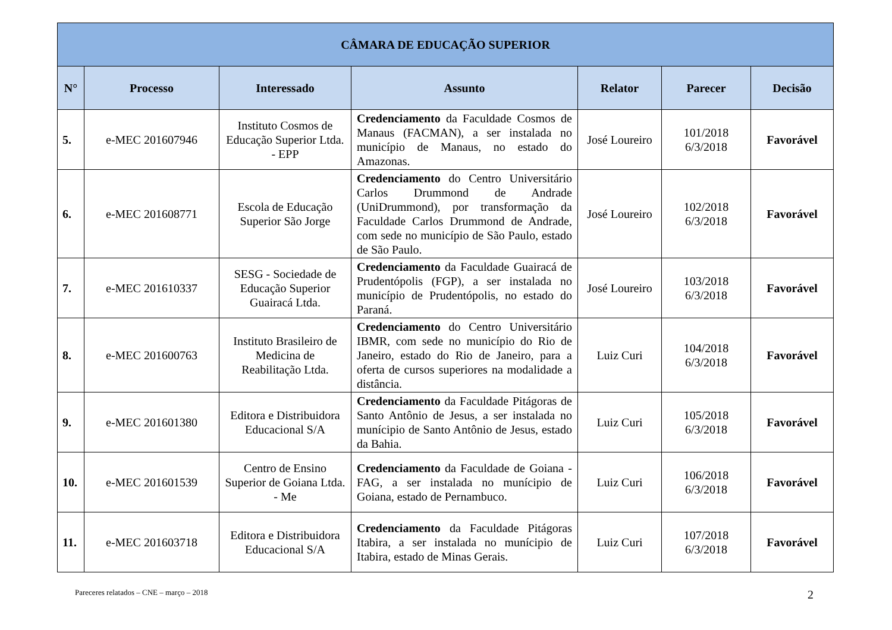| CÂMARA DE EDUCAÇÃO SUPERIOR | | | | | | |
| --- | --- | --- | --- | --- | --- | --- |
| N° | Processo | Interessado | Assunto | Relator | Parecer | Decisão |
| 5. | e-MEC 201607946 | Instituto Cosmos de Educação Superior Ltda. - EPP | Credenciamento da Faculdade Cosmos de Manaus (FACMAN), a ser instalada no município de Manaus, no estado do Amazonas. | José Loureiro | 101/2018 6/3/2018 | Favorável |
| 6. | e-MEC 201608771 | Escola de Educação Superior São Jorge | Credenciamento do Centro Universitário Carlos Drummond de Andrade (UniDrummond), por transformação da Faculdade Carlos Drummond de Andrade, com sede no município de São Paulo, estado de São Paulo. | José Loureiro | 102/2018 6/3/2018 | Favorável |
| 7. | e-MEC 201610337 | SESG - Sociedade de Educação Superior Guairacá Ltda. | Credenciamento da Faculdade Guairacá de Prudentópolis (FGP), a ser instalada no município de Prudentópolis, no estado do Paraná. | José Loureiro | 103/2018 6/3/2018 | Favorável |
| 8. | e-MEC 201600763 | Instituto Brasileiro de Medicina de Reabilitação Ltda. | Credenciamento do Centro Universitário IBMR, com sede no município do Rio de Janeiro, estado do Rio de Janeiro, para a oferta de cursos superiores na modalidade a distância. | Luiz Curi | 104/2018 6/3/2018 | Favorável |
| 9. | e-MEC 201601380 | Editora e Distribuidora Educacional S/A | Credenciamento da Faculdade Pitágoras de Santo Antônio de Jesus, a ser instalada no munícipio de Santo Antônio de Jesus, estado da Bahia. | Luiz Curi | 105/2018 6/3/2018 | Favorável |
| 10. | e-MEC 201601539 | Centro de Ensino Superior de Goiana Ltda. - Me | Credenciamento da Faculdade de Goiana - FAG, a ser instalada no munícipio de Goiana, estado de Pernambuco. | Luiz Curi | 106/2018 6/3/2018 | Favorável |
| 11. | e-MEC 201603718 | Editora e Distribuidora Educacional S/A | Credenciamento da Faculdade Pitágoras Itabira, a ser instalada no munícipio de Itabira, estado de Minas Gerais. | Luiz Curi | 107/2018 6/3/2018 | Favorável |
Pareceres relatados – CNE – março – 2018
2